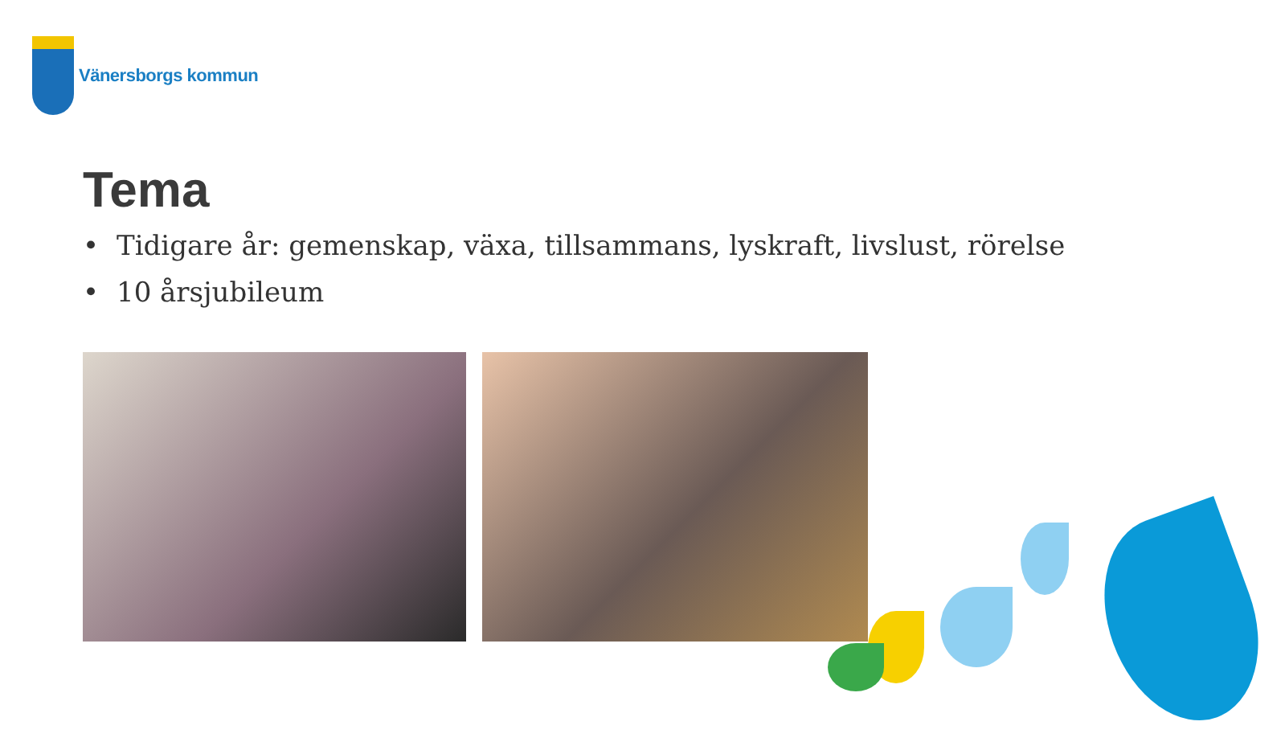Vänersborgs kommun
Tema
• Tidigare år: gemenskap, växa, tillsammans, lyskraft, livslust, rörelse
• 10 årsjubileum